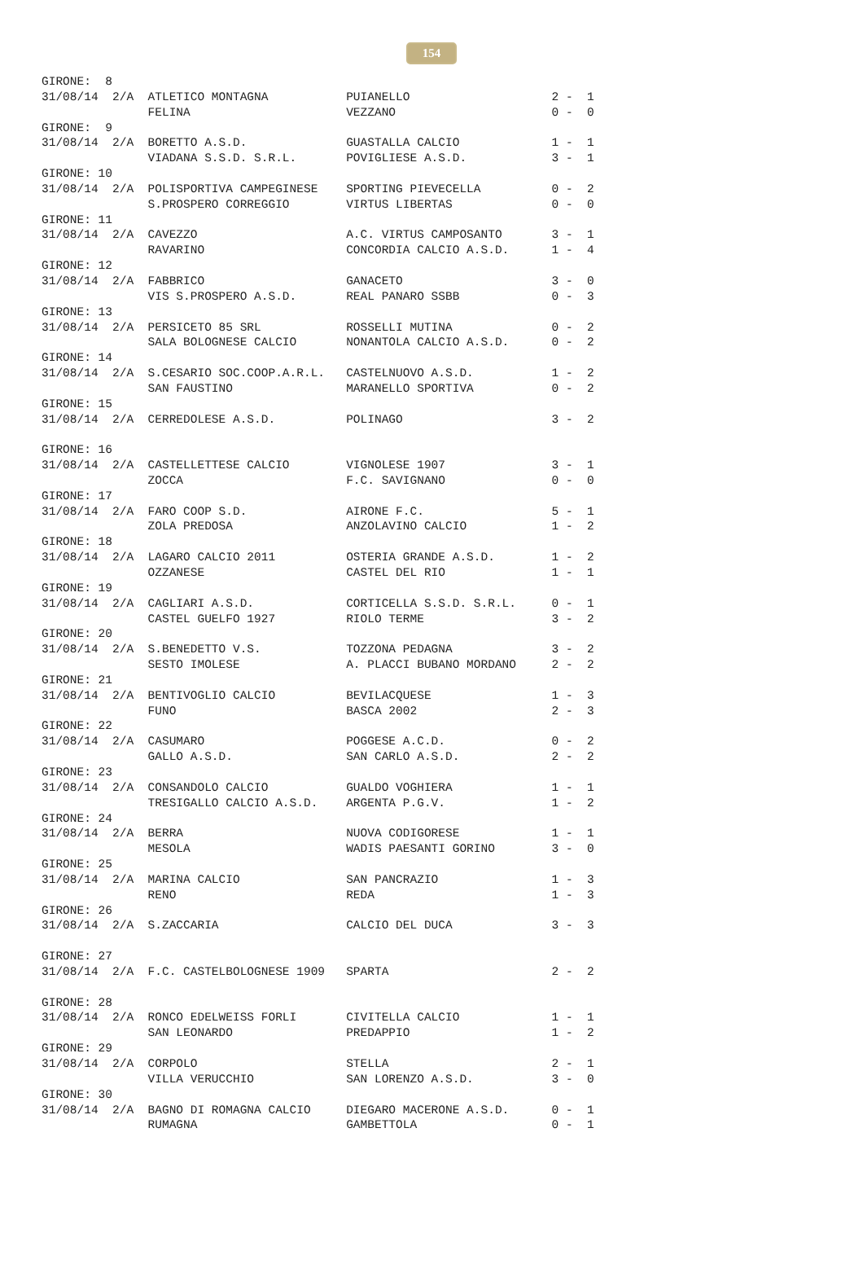154
GIRONE:  8
31/08/14  2/A  ATLETICO MONTAGNA           PUIANELLO                    2 -  1
               FELINA                      VEZZANO                      0 -  0
GIRONE:  9
31/08/14  2/A  BORETTO A.S.D.              GUASTALLA CALCIO             1 -  1
               VIADANA S.S.D. S.R.L.       POVIGLIESE A.S.D.            3 -  1
GIRONE: 10
31/08/14  2/A  POLISPORTIVA CAMPEGINESE    SPORTING PIEVECELLA          0 -  2
               S.PROSPERO CORREGGIO        VIRTUS LIBERTAS              0 -  0
GIRONE: 11
31/08/14  2/A  CAVEZZO                     A.C. VIRTUS CAMPOSANTO       3 -  1
               RAVARINO                    CONCORDIA CALCIO A.S.D.      1 -  4
GIRONE: 12
31/08/14  2/A  FABBRICO                    GANACETO                     3 -  0
               VIS S.PROSPERO A.S.D.       REAL PANARO SSBB             0 -  3
GIRONE: 13
31/08/14  2/A  PERSICETO 85 SRL            ROSSELLI MUTINA              0 -  2
               SALA BOLOGNESE CALCIO       NONANTOLA CALCIO A.S.D.      0 -  2
GIRONE: 14
31/08/14  2/A  S.CESARIO SOC.COOP.A.R.L.   CASTELNUOVO A.S.D.           1 -  2
               SAN FAUSTINO                MARANELLO SPORTIVA           0 -  2
GIRONE: 15
31/08/14  2/A  CERREDOLESE A.S.D.          POLINAGO                     3 -  2

GIRONE: 16
31/08/14  2/A  CASTELLETTESE CALCIO        VIGNOLESE 1907               3 -  1
               ZOCCA                       F.C. SAVIGNANO               0 -  0
GIRONE: 17
31/08/14  2/A  FARO COOP S.D.              AIRONE F.C.                  5 -  1
               ZOLA PREDOSA                ANZOLAVINO CALCIO            1 -  2
GIRONE: 18
31/08/14  2/A  LAGARO CALCIO 2011          OSTERIA GRANDE A.S.D.        1 -  2
               OZZANESE                    CASTEL DEL RIO               1 -  1
GIRONE: 19
31/08/14  2/A  CAGLIARI A.S.D.             CORTICELLA S.S.D. S.R.L.     0 -  1
               CASTEL GUELFO 1927          RIOLO TERME                  3 -  2
GIRONE: 20
31/08/14  2/A  S.BENEDETTO V.S.            TOZZONA PEDAGNA              3 -  2
               SESTO IMOLESE               A. PLACCI BUBANO MORDANO     2 -  2
GIRONE: 21
31/08/14  2/A  BENTIVOGLIO CALCIO          BEVILACQUESE                 1 -  3
               FUNO                        BASCA 2002                   2 -  3
GIRONE: 22
31/08/14  2/A  CASUMARO                    POGGESE A.C.D.               0 -  2
               GALLO A.S.D.                SAN CARLO A.S.D.             2 -  2
GIRONE: 23
31/08/14  2/A  CONSANDOLO CALCIO           GUALDO VOGHIERA              1 -  1
               TRESIGALLO CALCIO A.S.D.    ARGENTA P.G.V.               1 -  2
GIRONE: 24
31/08/14  2/A  BERRA                       NUOVA CODIGORESE             1 -  1
               MESOLA                      WADIS PAESANTI GORINO        3 -  0
GIRONE: 25
31/08/14  2/A  MARINA CALCIO               SAN PANCRAZIO                1 -  3
               RENO                        REDA                         1 -  3
GIRONE: 26
31/08/14  2/A  S.ZACCARIA                  CALCIO DEL DUCA              3 -  3

GIRONE: 27
31/08/14  2/A  F.C. CASTELBOLOGNESE 1909   SPARTA                       2 -  2

GIRONE: 28
31/08/14  2/A  RONCO EDELWEISS FORLI       CIVITELLA CALCIO             1 -  1
               SAN LEONARDO                PREDAPPIO                    1 -  2
GIRONE: 29
31/08/14  2/A  CORPOLO                     STELLA                       2 -  1
               VILLA VERUCCHIO             SAN LORENZO A.S.D.           3 -  0
GIRONE: 30
31/08/14  2/A  BAGNO DI ROMAGNA CALCIO     DIEGARO MACERONE A.S.D.      0 -  1
               RUMAGNA                     GAMBETTOLA                   0 -  1